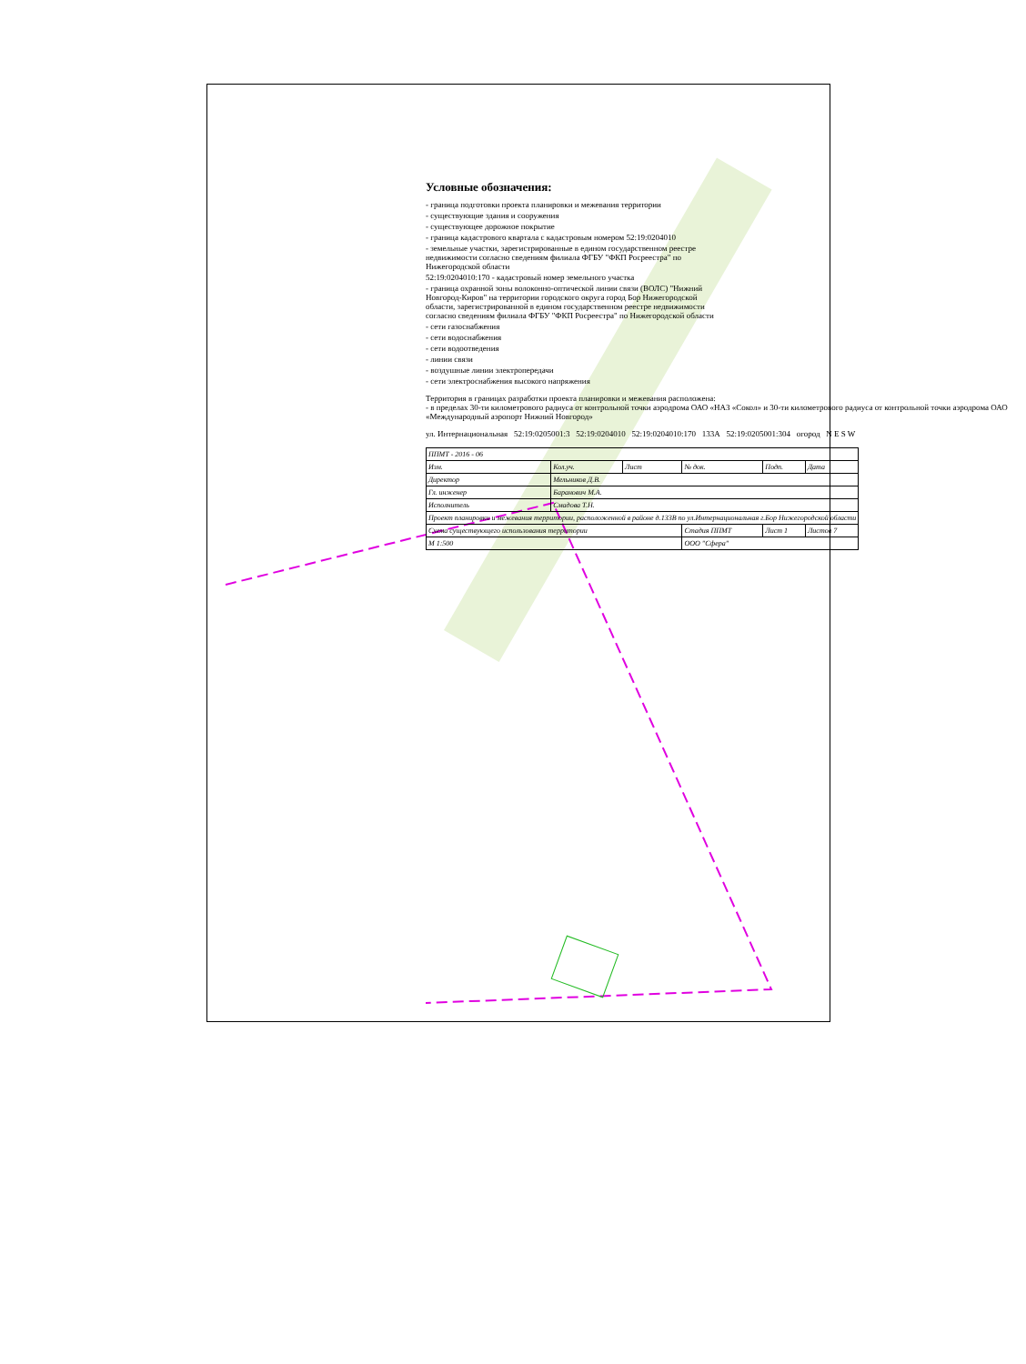Условные обозначения:
- граница подготовки проекта планировки и межевания территории
- существующие здания и сооружения
- существующее дорожное покрытие
- граница кадастрового квартала с кадастровым номером 52:19:0204010
- земельные участки, зарегистрированные в едином государственном реестре недвижимости согласно сведениям филиала ФГБУ "ФКП Росреестра" по Нижегородской области
52:19:0204010:170 - кадастровый номер земельного участка
- граница охранной зоны волоконно-оптической линии связи (ВОЛС) "Нижний Новгород-Киров" на территории городского округа город Бор Нижегородской области, зарегистрированной в едином государственном реестре недвижимости согласно сведениям филиала ФГБУ "ФКП Росреестра" по Нижегородской области
- сети газоснабжения
- сети водоснабжения
- сети водоотведения
- линии связи
- воздушные линии электропередачи
- сети электроснабжения высокого напряжения
Территория в границах разработки проекта планировки и межевания расположена:
- в пределах 30-ти километрового радиуса от контрольной точки аэродрома ОАО «НАЗ «Сокол» и 30-ти километрового радиуса от контрольной точки аэродрома ОАО «Международный аэропорт Нижний Новгород»
ул. Интернациональная 52:19:0205001:3 52:19:0204010 52:19:0204010:170 133А 52:19:0205001:304 огород N E S W
| ППМТ - 2016 - 06 | | | | | |
| Изм. | Кол.уч. | Лист | № док. | Подп. | Дата |
| Директор | Мельников Д.В. | | | | |
| Гл. инженер | Баранович М.А. | | | | |
| Исполнитель | Смадова Т.Н. | | | | |
| Проект планировки и межевания территории, расположенной в районе д.133В по ул.Интернациональная г.Бор Нижегородской области | | | | | |
| Схема существующего использования территории | | | Стадия ППМТ | Лист 1 | Листов 7 |
| М 1:500 | | | ООО "Сфера" | | |